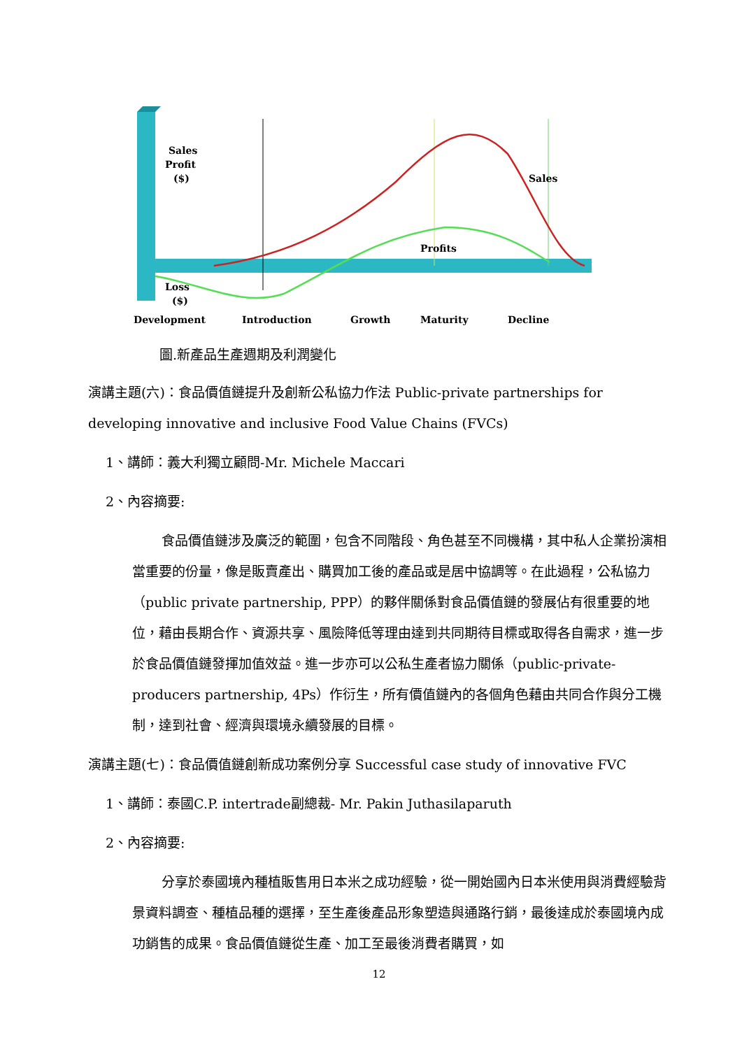Sales
Profit
($)
Sales
Profits
Loss
($)
Development
Introduction
Growth
Maturity
Decline
圖.新產品生產週期及利潤變化
演講主題(六)：食品價值鏈提升及創新公私協力作法 Public-private partnerships for developing innovative and inclusive Food Value Chains (FVCs)
1、講師：義大利獨立顧問-Mr. Michele Maccari
2、內容摘要:
食品價值鏈涉及廣泛的範圍，包含不同階段、角色甚至不同機構，其中私人企業扮演相當重要的份量，像是販賣產出、購買加工後的產品或是居中協調等。在此過程，公私協力（public private partnership, PPP）的夥伴關係對食品價值鏈的發展佔有很重要的地位，藉由長期合作、資源共享、風險降低等理由達到共同期待目標或取得各自需求，進一步於食品價值鏈發揮加值效益。進一步亦可以公私生產者協力關係（public-private-producers partnership, 4Ps）作衍生，所有價值鏈內的各個角色藉由共同合作與分工機制，達到社會、經濟與環境永續發展的目標。
演講主題(七)：食品價值鏈創新成功案例分享 Successful case study of innovative FVC
1、講師：泰國C.P. intertrade副總裁- Mr. Pakin Juthasilaparuth
2、內容摘要:
分享於泰國境內種植販售用日本米之成功經驗，從一開始國內日本米使用與消費經驗背景資料調查、種植品種的選擇，至生產後產品形象塑造與通路行銷，最後達成於泰國境內成功銷售的成果。食品價值鏈從生產、加工至最後消費者購買，如
12